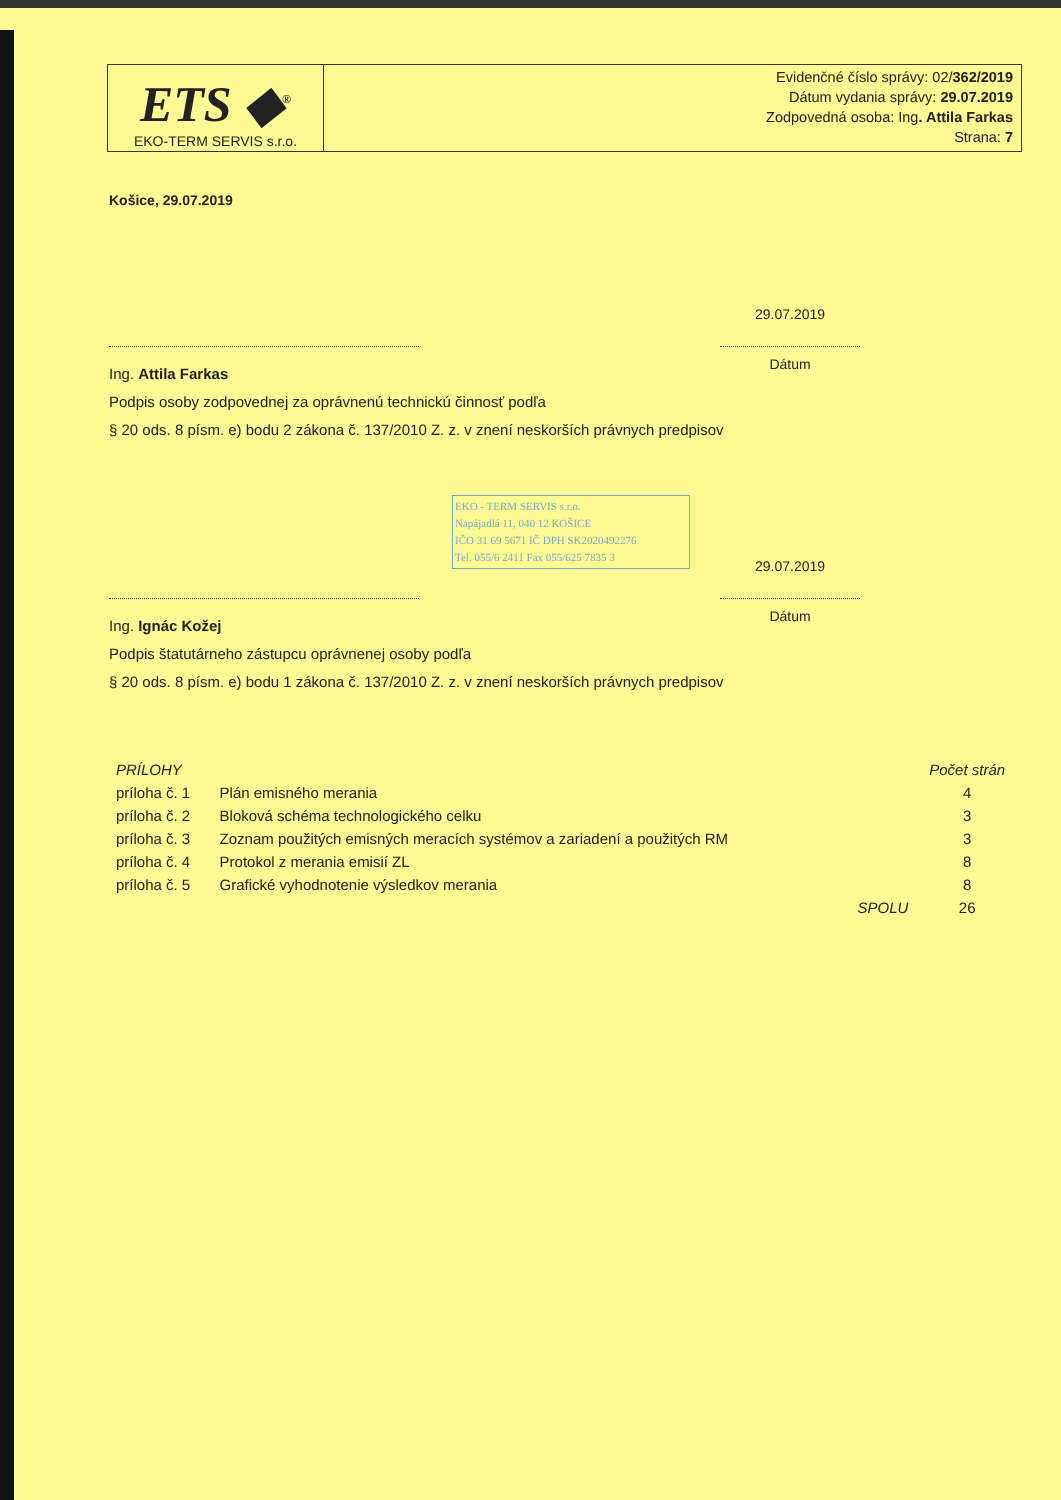ETS ◆<sup>®</sup>
EKO-TERM SERVIS s.r.o.
Evidenčné číslo správy: 02/362/2019
Dátum vydania správy: 29.07.2019
Zodpovedná osoba: Ing. Attila Farkas
Strana: 7
Košice, 29.07.2019
29.07.2019
Ing. Attila Farkas
Podpis osoby zodpovednej za oprávnenú technickú činnosť podľa
§ 20 ods. 8 písm. e) bodu 2 zákona č. 137/2010 Z. z. v znení neskorších právnych predpisov
Dátum
EKO - TERM SERVIS s.r.o.
Napájadlá 11, 040 12 KOŠICE
IČO 31 69 5671 IČ DPH SK2020492276
Tel. 055/6 2411 Fax 055/625 7835 3
29.07.2019
Ing. Ignác Kožej
Podpis štatutárneho zástupcu oprávnenej osoby podľa
§ 20 ods. 8 písm. e) bodu 1 zákona č. 137/2010 Z. z. v znení neskorších právnych predpisov
Dátum
| PRÍLOHY | | | Počet strán |
| --- | --- | --- | --- |
| príloha č. 1 | Plán emisného merania | | 4 |
| príloha č. 2 | Bloková schéma technologického celku | | 3 |
| príloha č. 3 | Zoznam použitých emisných meracích systémov a zariadení a použitých RM | | 3 |
| príloha č. 4 | Protokol z merania emisií ZL | | 8 |
| príloha č. 5 | Grafické vyhodnotenie výsledkov merania | | 8 |
| | | SPOLU | 26 |